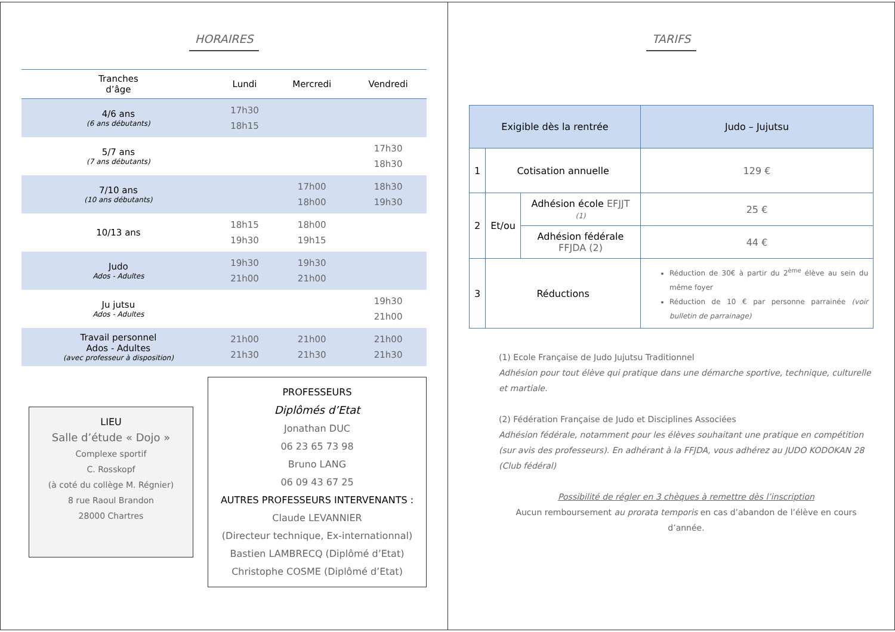HORAIRES
| Tranches d’âge | Lundi | Mercredi | Vendredi |
| --- | --- | --- | --- |
| 4/6 ans (6 ans débutants) | 17h30 18h15 | | |
| 5/7 ans (7 ans débutants) | | | 17h30 18h30 |
| 7/10 ans (10 ans débutants) | | 17h00 18h00 | 18h30 19h30 |
| 10/13 ans | 18h15 19h30 | 18h00 19h15 | |
| Judo Ados - Adultes | 19h30 21h00 | 19h30 21h00 | |
| Ju jutsu Ados - Adultes | | | 19h30 21h00 |
| Travail personnel Ados - Adultes (avec professeur à disposition) | 21h00 21h30 | 21h00 21h30 | 21h00 21h30 |
LIEU
Salle d’étude « Dojo »
Complexe sportif
C. Rosskopf
(à coté du collège M. Régnier)
8 rue Raoul Brandon
28000 Chartres
PROFESSEURS
Diplômés d’Etat
Jonathan DUC
06 23 65 73 98
Bruno LANG
06 09 43 67 25
AUTRES PROFESSEURS INTERVENANTS :
Claude LEVANNIER
(Directeur technique, Ex-internationnal)
Bastien LAMBRECQ (Diplômé d’Etat)
Christophe COSME (Diplômé d’Etat)
TARIFS
| Exigible dès la rentrée | | | Judo – Jujutsu |
| 1 | Cotisation annuelle | | 129 € |
| 2 | Et/ou | Adhésion école EFJJT (1) | 25 € |
| | | Adhésion fédérale FFJDA (2) | 44 € |
| 3 | Réductions | | Réduction de 30€ à partir du 2<sup>ème</sup> élève au sein du même foyer Réduction de 10 € par personne parrainée (voir bulletin de parrainage) |
(1) Ecole Française de Judo Jujutsu Traditionnel
Adhésion pour tout élève qui pratique dans une démarche sportive, technique, culturelle et martiale.
(2) Fédération Française de Judo et Disciplines Associées
Adhésion fédérale, notamment pour les élèves souhaitant une pratique en compétition (sur avis des professeurs). En adhérant à la FFJDA, vous adhérez au JUDO KODOKAN 28 (Club fédéral)
Possibilité de régler en 3 chèques à remettre dès l’inscription
Aucun remboursement au prorata temporis en cas d’abandon de l’élève en cours d’année.